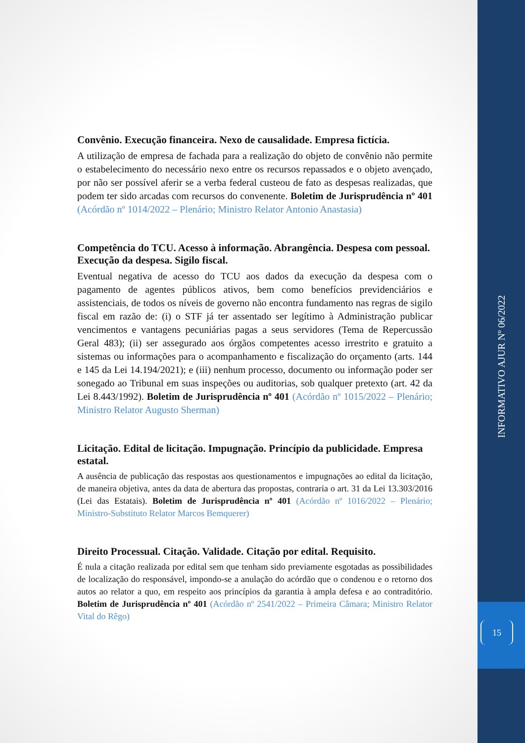Convênio. Execução financeira. Nexo de causalidade. Empresa fictícia.
A utilização de empresa de fachada para a realização do objeto de convênio não permite o estabelecimento do necessário nexo entre os recursos repassados e o objeto avençado, por não ser possível aferir se a verba federal custeou de fato as despesas realizadas, que podem ter sido arcadas com recursos do convenente. Boletim de Jurisprudência nº 401 (Acórdão nº 1014/2022 – Plenário; Ministro Relator Antonio Anastasia)
Competência do TCU. Acesso à informação. Abrangência. Despesa com pessoal. Execução da despesa. Sigilo fiscal.
Eventual negativa de acesso do TCU aos dados da execução da despesa com o pagamento de agentes públicos ativos, bem como benefícios previdenciários e assistenciais, de todos os níveis de governo não encontra fundamento nas regras de sigilo fiscal em razão de: (i) o STF já ter assentado ser legítimo à Administração publicar vencimentos e vantagens pecuniárias pagas a seus servidores (Tema de Repercussão Geral 483); (ii) ser assegurado aos órgãos competentes acesso irrestrito e gratuito a sistemas ou informações para o acompanhamento e fiscalização do orçamento (arts. 144 e 145 da Lei 14.194/2021); e (iii) nenhum processo, documento ou informação poder ser sonegado ao Tribunal em suas inspeções ou auditorias, sob qualquer pretexto (art. 42 da Lei 8.443/1992). Boletim de Jurisprudência nº 401 (Acórdão nº 1015/2022 – Plenário; Ministro Relator Augusto Sherman)
Licitação. Edital de licitação. Impugnação. Princípio da publicidade. Empresa estatal.
A ausência de publicação das respostas aos questionamentos e impugnações ao edital da licitação, de maneira objetiva, antes da data de abertura das propostas, contraria o art. 31 da Lei 13.303/2016 (Lei das Estatais). Boletim de Jurisprudência nº 401 (Acórdão nº 1016/2022 – Plenário; Ministro-Substituto Relator Marcos Bemquerer)
Direito Processual. Citação. Validade. Citação por edital. Requisito.
É nula a citação realizada por edital sem que tenham sido previamente esgotadas as possibilidades de localização do responsável, impondo-se a anulação do acórdão que o condenou e o retorno dos autos ao relator a quo, em respeito aos princípios da garantia à ampla defesa e ao contraditório. Boletim de Jurisprudência nº 401 (Acórdão nº 2541/2022 – Primeira Câmara; Ministro Relator Vital do Rêgo)
INFORMATIVO AJUR Nº 06/2022
15